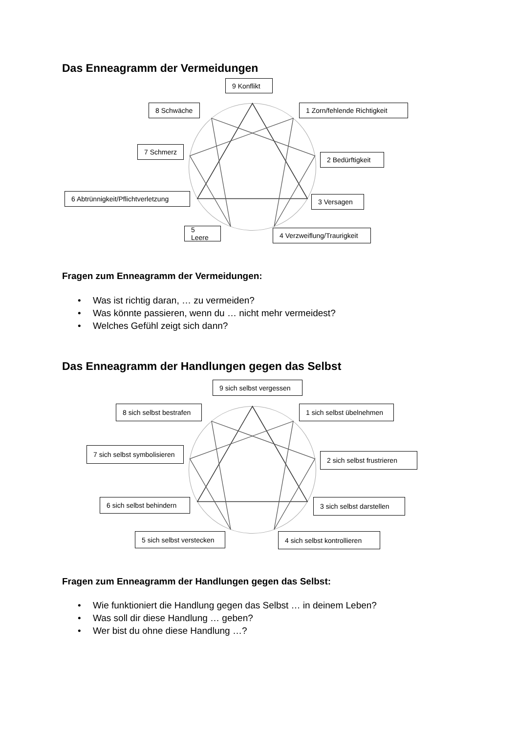Das Enneagramm der Vermeidungen
9 Konflikt
8 Schwäche 1 Zorn/fehlende Richtigkeit
7 Schmerz
2 Bedürftigkeit
6 Abtrünnigkeit/Pflichtverletzung
3 Versagen
5 Leere
4 Verzweiflung/Traurigkeit
Fragen zum Enneagramm der Vermeidungen:
• Was ist richtig daran, … zu vermeiden?
• Was könnte passieren, wenn du … nicht mehr vermeidest?
• Welches Gefühl zeigt sich dann?
Das Enneagramm der Handlungen gegen das Selbst
9 sich selbst vergessen
8 sich selbst bestrafen
1 sich selbst übelnehmen
7 sich selbst symbolisieren
2 sich selbst frustrieren
6 sich selbst behindern
3 sich selbst darstellen
5 sich selbst verstecken
4 sich selbst kontrollieren
Fragen zum Enneagramm der Handlungen gegen das Selbst:
• Wie funktioniert die Handlung gegen das Selbst … in deinem Leben?
• Was soll dir diese Handlung … geben?
• Wer bist du ohne diese Handlung …?